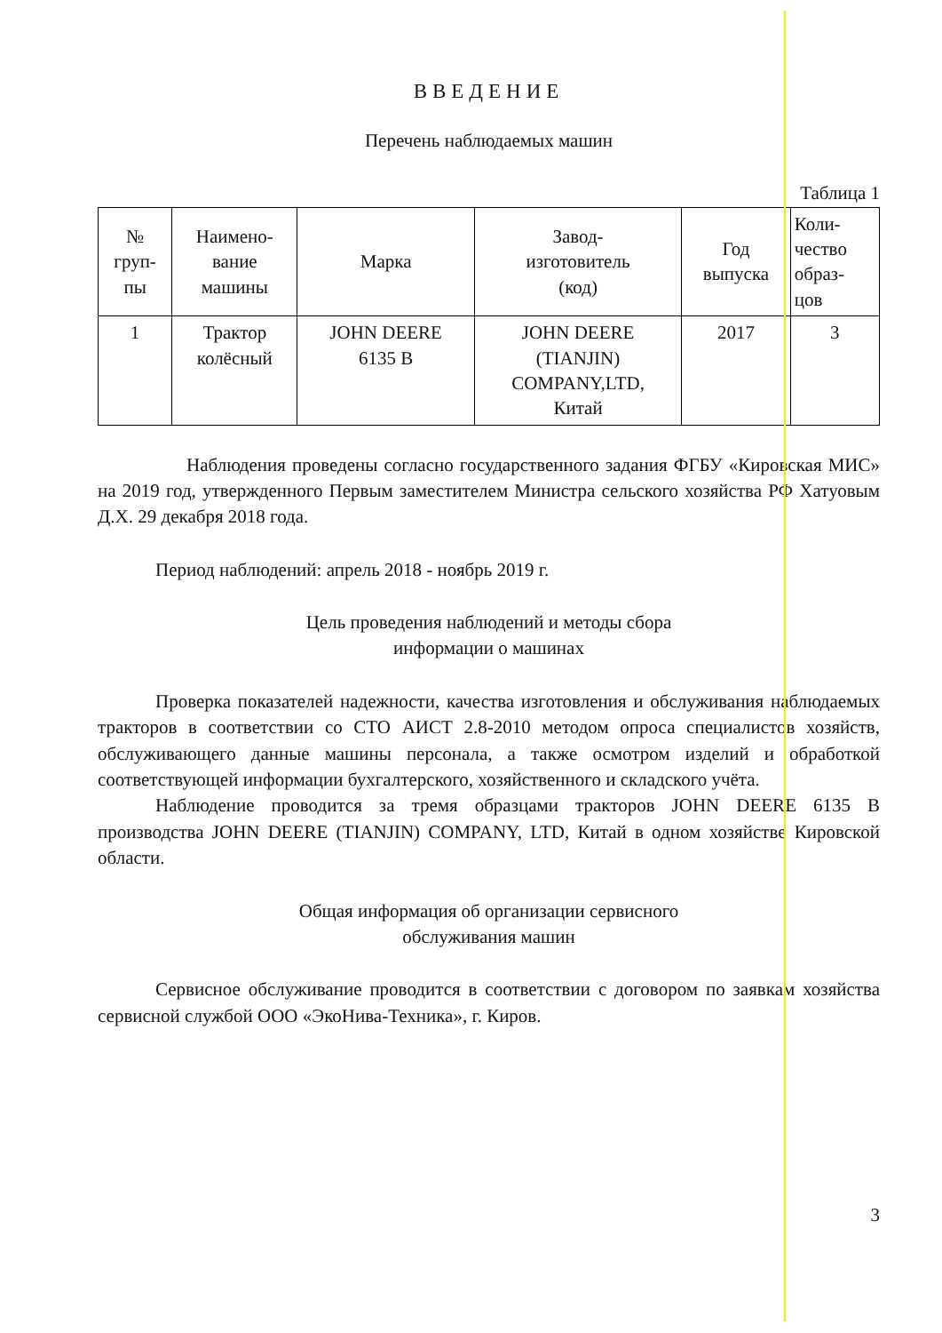ВВЕДЕНИЕ
Перечень наблюдаемых машин
Таблица 1
| № груп- пы | Наимено- вание машины | Марка | Завод- изготовитель (код) | Год выпуска | Коли- чество образ- цов |
| 1 | Трактор колёсный | JOHN DEERE 6135 B | JOHN DEERE (TIANJIN) COMPANY,LTD, Китай | 2017 | 3 |
Наблюдения проведены согласно государственного задания ФГБУ «Кировская МИС» на 2019 год, утвержденного Первым заместителем Министра сельского хозяйства РФ Хатуовым Д.Х. 29 декабря 2018 года.
Период наблюдений: апрель 2018 - ноябрь 2019 г.
Цель проведения наблюдений и методы сбора
информации о машинах
Проверка показателей надежности, качества изготовления и обслуживания наблюдаемых тракторов в соответствии со СТО АИСТ 2.8-2010 методом опроса специалистов хозяйств, обслуживающего данные машины персонала, а также осмотром изделий и обработкой соответствующей информации бухгалтерского, хозяйственного и складского учёта.
Наблюдение проводится за тремя образцами тракторов JOHN DEERE 6135 B производства JOHN DEERE (TIANJIN) COMPANY, LTD, Китай в одном хозяйстве Кировской области.
Общая информация об организации сервисного
обслуживания машин
Сервисное обслуживание проводится в соответствии с договором по заявкам хозяйства сервисной службой ООО «ЭкоНива-Техника», г. Киров.
3